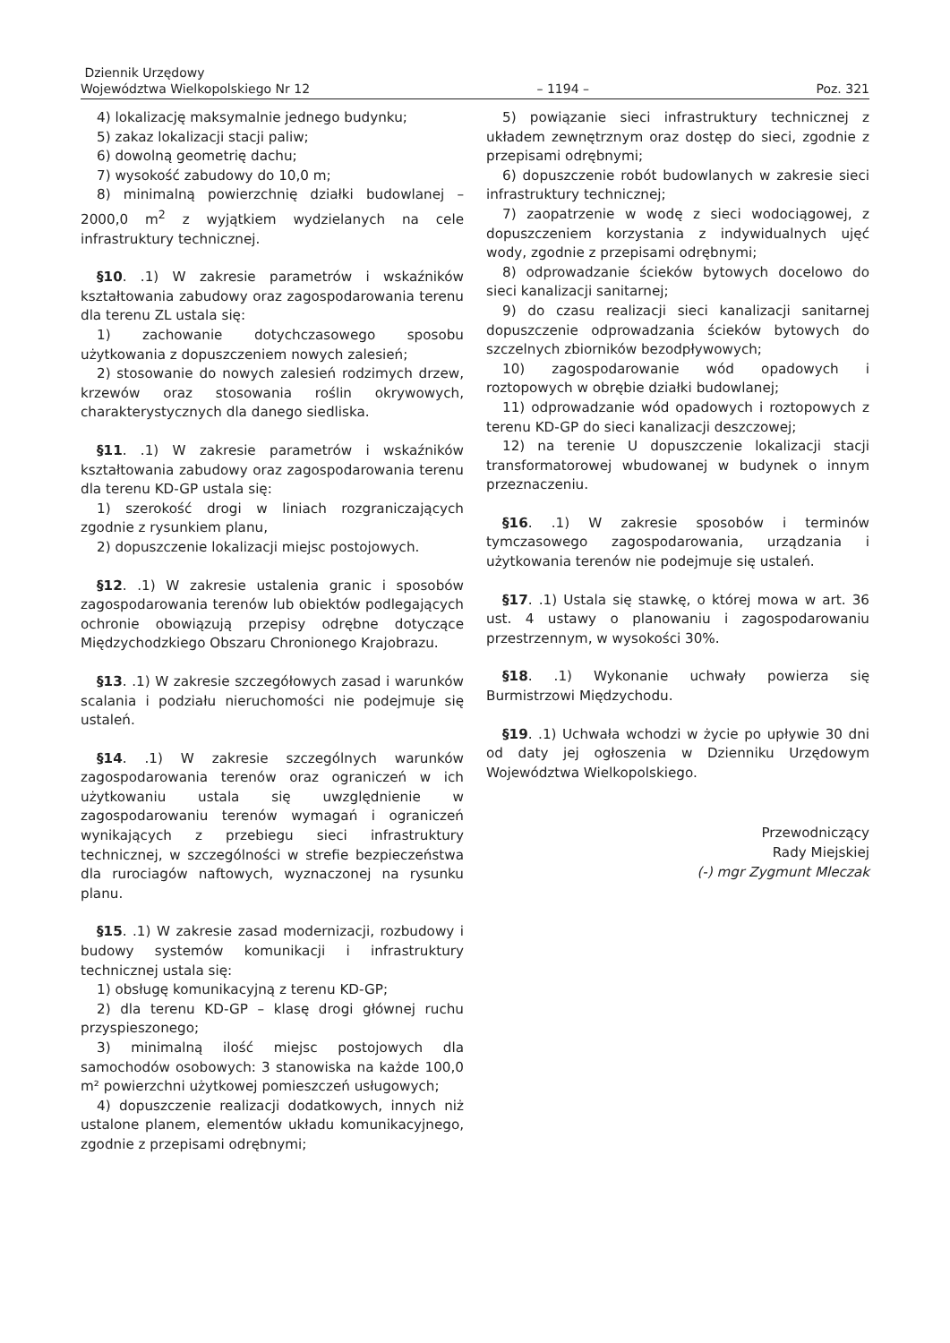Dziennik Urzędowy
Województwa Wielkopolskiego Nr 12
– 1194 –
Poz. 321
4) lokalizację maksymalnie jednego budynku;
5) zakaz lokalizacji stacji paliw;
6) dowolną geometrię dachu;
7) wysokość zabudowy do 10,0 m;
8) minimalną powierzchnię działki budowlanej – 2000,0 m<sup>2</sup> z wyjątkiem wydzielanych na cele infrastruktury technicznej.
§10. .1) W zakresie parametrów i wskaźników kształtowania zabudowy oraz zagospodarowania terenu dla terenu ZL ustala się:
1) zachowanie dotychczasowego sposobu użytkowania z dopuszczeniem nowych zalesień;
2) stosowanie do nowych zalesień rodzimych drzew, krzewów oraz stosowania roślin okrywowych, charakterystycznych dla danego siedliska.
§11. .1) W zakresie parametrów i wskaźników kształtowania zabudowy oraz zagospodarowania terenu dla terenu KD-GP ustala się:
1) szerokość drogi w liniach rozgraniczających zgodnie z rysunkiem planu,
2) dopuszczenie lokalizacji miejsc postojowych.
§12. .1) W zakresie ustalenia granic i sposobów zagospodarowania terenów lub obiektów podlegających ochronie obowiązują przepisy odrębne dotyczące Międzychodzkiego Obszaru Chronionego Krajobrazu.
§13. .1) W zakresie szczegółowych zasad i warunków scalania i podziału nieruchomości nie podejmuje się ustaleń.
§14. .1) W zakresie szczególnych warunków zagospodarowania terenów oraz ograniczeń w ich użytkowaniu ustala się uwzględnienie w zagospodarowaniu terenów wymagań i ograniczeń wynikających z przebiegu sieci infrastruktury technicznej, w szczególności w strefie bezpieczeństwa dla rurociagów naftowych, wyznaczonej na rysunku planu.
§15. .1) W zakresie zasad modernizacji, rozbudowy i budowy systemów komunikacji i infrastruktury technicznej ustala się:
1) obsługę komunikacyjną z terenu KD-GP;
2) dla terenu KD-GP – klasę drogi głównej ruchu przyspieszonego;
3) minimalną ilość miejsc postojowych dla samochodów osobowych: 3 stanowiska na każde 100,0 m² powierzchni użytkowej pomieszczeń usługowych;
4) dopuszczenie realizacji dodatkowych, innych niż ustalone planem, elementów układu komunikacyjnego, zgodnie z przepisami odrębnymi;
5) powiązanie sieci infrastruktury technicznej z układem zewnętrznym oraz dostęp do sieci, zgodnie z przepisami odrębnymi;
6) dopuszczenie robót budowlanych w zakresie sieci infrastruktury technicznej;
7) zaopatrzenie w wodę z sieci wodociągowej, z dopuszczeniem korzystania z indywidualnych ujęć wody, zgodnie z przepisami odrębnymi;
8) odprowadzanie ścieków bytowych docelowo do sieci kanalizacji sanitarnej;
9) do czasu realizacji sieci kanalizacji sanitarnej dopuszczenie odprowadzania ścieków bytowych do szczelnych zbiorników bezodpływowych;
10) zagospodarowanie wód opadowych i roztopowych w obrębie działki budowlanej;
11) odprowadzanie wód opadowych i roztopowych z terenu KD-GP do sieci kanalizacji deszczowej;
12) na terenie U dopuszczenie lokalizacji stacji transformatorowej wbudowanej w budynek o innym przeznaczeniu.
§16. .1) W zakresie sposobów i terminów tymczasowego zagospodarowania, urządzania i użytkowania terenów nie podejmuje się ustaleń.
§17. .1) Ustala się stawkę, o której mowa w art. 36 ust. 4 ustawy o planowaniu i zagospodarowaniu przestrzennym, w wysokości 30%.
§18. .1) Wykonanie uchwały powierza się Burmistrzowi Międzychodu.
§19. .1) Uchwała wchodzi w życie po upływie 30 dni od daty jej ogłoszenia w Dzienniku Urzędowym Województwa Wielkopolskiego.
Przewodniczący
Rady Miejskiej
(-) mgr Zygmunt Mleczak